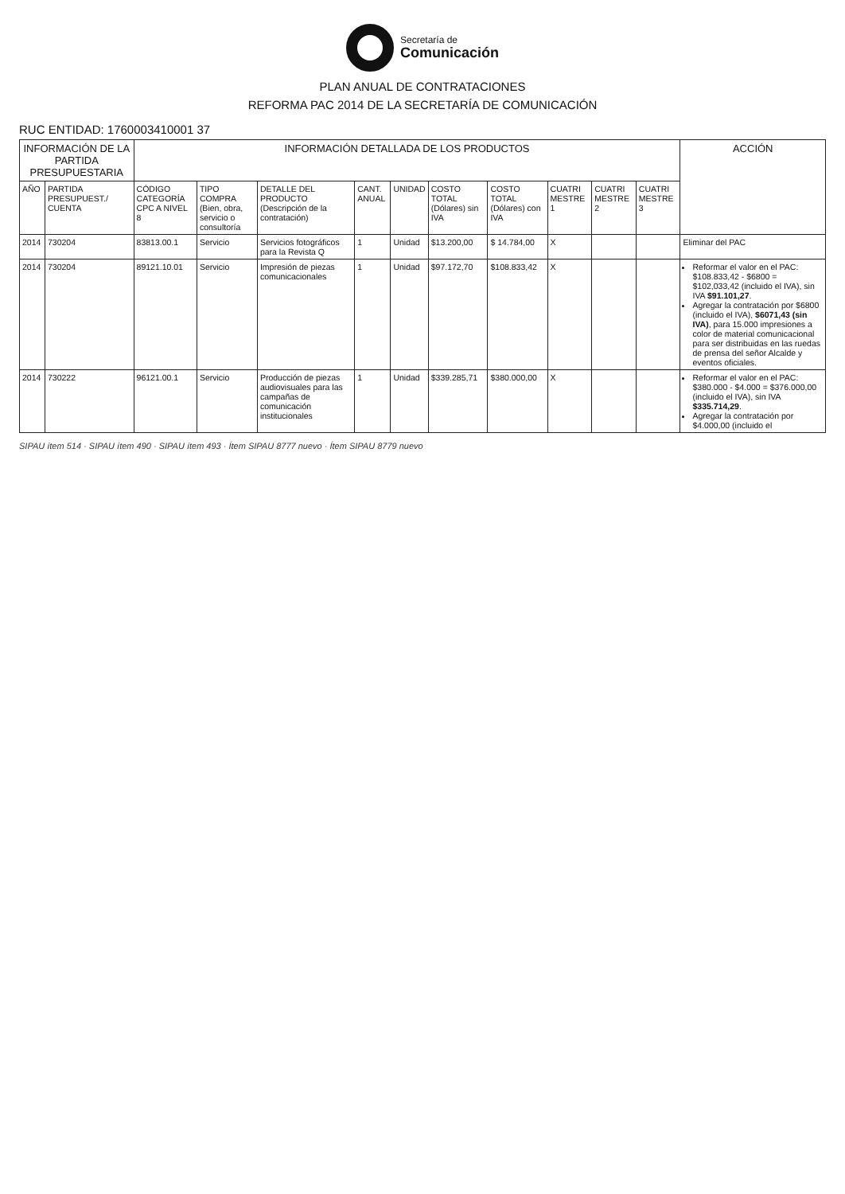Secretaría de
Comunicación
PLAN ANUAL DE CONTRATACIONES
REFORMA PAC 2014 DE LA SECRETARÍA DE COMUNICACIÓN
RUC ENTIDAD: 1760003410001 37
| INFORMACIÓN DE LA PARTIDA PRESUPUESTARIA | | INFORMACIÓN DETALLADA DE LOS PRODUCTOS | | | | | | | | | | ACCIÓN |
| --- | --- | --- | --- | --- | --- | --- | --- | --- | --- | --- | --- | --- |
| AÑO | PARTIDA PRESUPUEST./ CUENTA | CÓDIGO CATEGORÍA CPC A NIVEL 8 | TIPO COMPRA (Bien, obra, servicio o consultoría | DETALLE DEL PRODUCTO (Descripción de la contratación) | CANT. ANUAL | UNIDAD | COSTO TOTAL (Dólares) sin IVA | COSTO TOTAL (Dólares) con IVA | CUATRI MESTRE 1 | CUATRI MESTRE 2 | CUATRI MESTRE 3 | |
| 2014 | 730204 | 83813.00.1 | Servicio | Servicios fotográficos para la Revista Q | 1 | Unidad | $13.200,00 | $ 14.784,00 | X | | | Eliminar del PAC |
| 2014 | 730204 | 89121.10.01 | Servicio | Impresión de piezas comunicacionales | 1 | Unidad | $97.172,70 | $108.833,42 | X | | | Reformar el valor en el PAC: $108.833,42 - $6800 = $102,033,42 (incluido el IVA), sin IVA $91.101,27 . Agregar la contratación por $6800 (incluido el IVA), $6071,43 (sin IVA) , para 15.000 impresiones a color de material comunicacional para ser distribuidas en las ruedas de prensa del señor Alcalde y eventos oficiales. |
| 2014 | 730222 | 96121.00.1 | Servicio | Producción de piezas audiovisuales para las campañas de comunicación institucionales | 1 | Unidad | $339.285,71 | $380.000,00 | X | | | Reformar el valor en el PAC: $380.000 - $4.000 = $376.000,00 (incluido el IVA), sin IVA $335.714,29 . Agregar la contratación por $4.000,00 (incluido el |
SIPAU ítem 514 · SIPAU ítem 490 · SIPAU ítem 493 · Ítem SIPAU 8777 nuevo · Ítem SIPAU 8779 nuevo